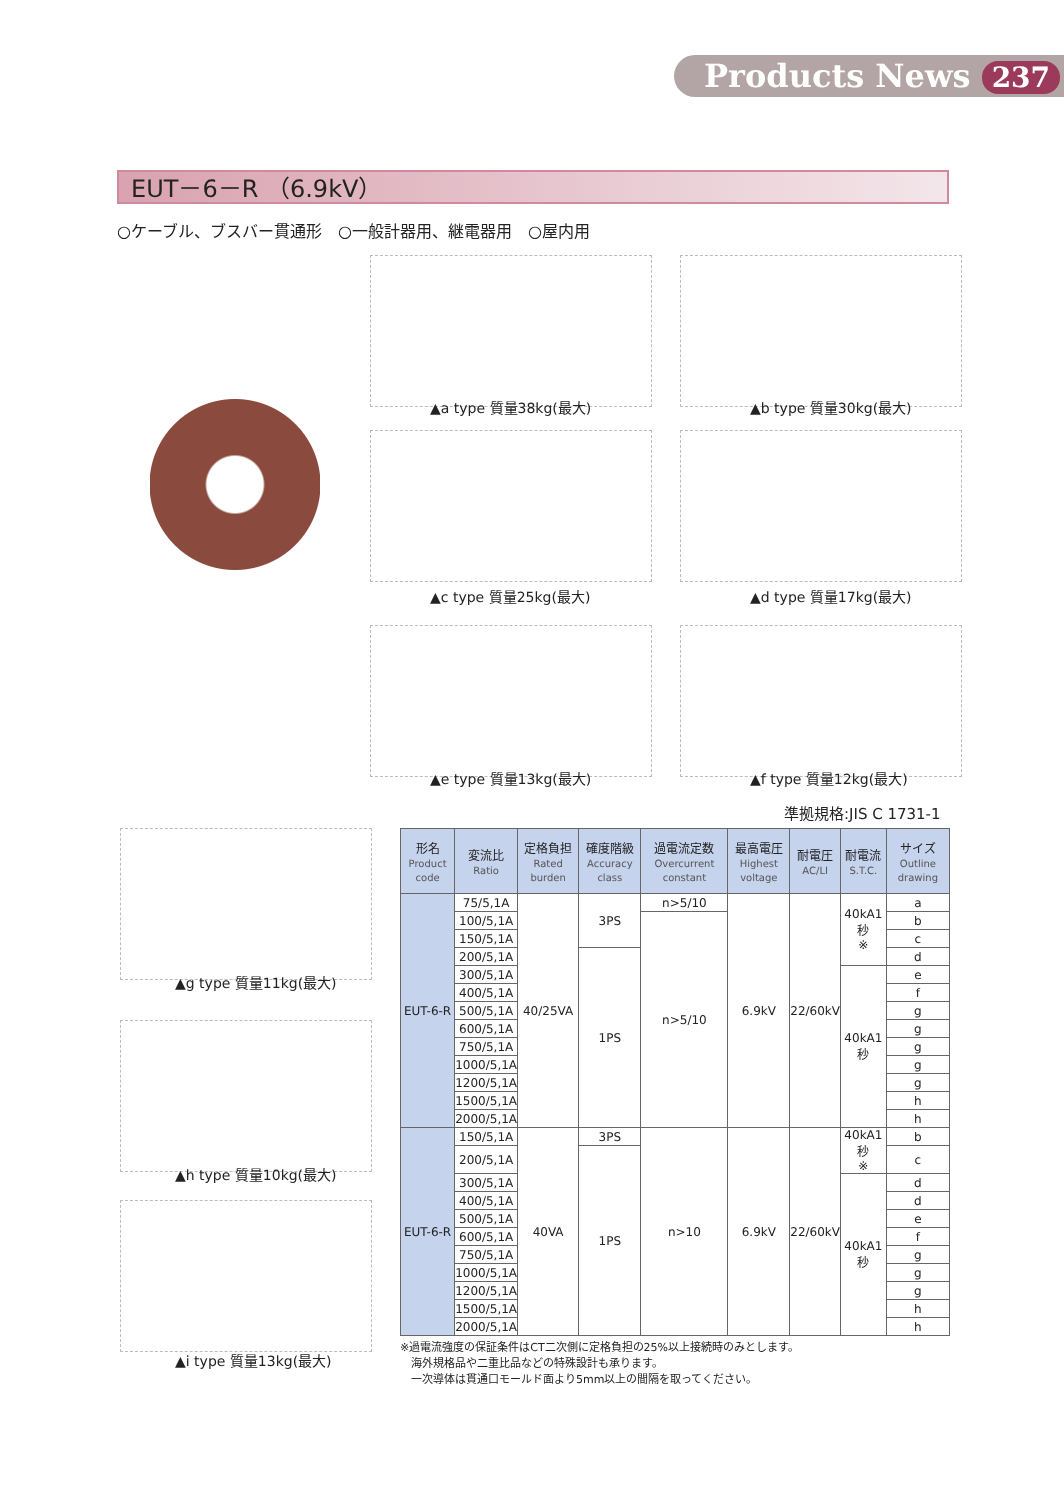Products News 237
EUT－6－R （6.9kV）
○ケーブル、ブスバー貫通形　○一般計器用、継電器用　○屋内用
▲a type 質量38kg(最大) ▲b type 質量30kg(最大)
▲c type 質量25kg(最大) ▲d type 質量17kg(最大)
▲e type 質量13kg(最大) ▲f type 質量12kg(最大)
▲g type 質量11kg(最大)
▲h type 質量10kg(最大)
▲i type 質量13kg(最大)
準拠規格:JIS C 1731-1
| 形名 Product code | 変流比 Ratio | 定格負担 Rated burden | 確度階級 Accuracy class | 過電流定数 Overcurrent constant | 最高電圧 Highest voltage | 耐電圧 AC/LI | 耐電流 S.T.C. | サイズ Outline drawing |
| --- | --- | --- | --- | --- | --- | --- | --- | --- |
| EUT-6-R | 75/5,1A | 40/25VA | 3PS | n>5/10 | 6.9kV | 22/60kV | 40kA1秒 ※ | a |
| | 100/5,1A | | | n>5/10 | | | | b |
| | 150/5,1A | | | | | | | c |
| | 200/5,1A | | 1PS | | | | | d |
| | 300/5,1A | | | | | | 40kA1秒 | e |
| | 400/5,1A | | | | | | | f |
| | 500/5,1A | | | | | | | g |
| | 600/5,1A | | | | | | | g |
| | 750/5,1A | | | | | | | g |
| | 1000/5,1A | | | | | | | g |
| | 1200/5,1A | | | | | | | g |
| | 1500/5,1A | | | | | | | h |
| | 2000/5,1A | | | | | | | h |
| EUT-6-R | 150/5,1A | 40VA | 3PS | n>10 | 6.9kV | 22/60kV | 40kA1秒 ※ | b |
| | 200/5,1A | | 1PS | | | | | c |
| | 300/5,1A | | | | | | 40kA1秒 | d |
| | 400/5,1A | | | | | | | d |
| | 500/5,1A | | | | | | | e |
| | 600/5,1A | | | | | | | f |
| | 750/5,1A | | | | | | | g |
| | 1000/5,1A | | | | | | | g |
| | 1200/5,1A | | | | | | | g |
| | 1500/5,1A | | | | | | | h |
| | 2000/5,1A | | | | | | | h |
※過電流強度の保証条件はCT二次側に定格負担の25%以上接続時のみとします。
　海外規格品や二重比品などの特殊設計も承ります。
　一次導体は貫通口モールド面より5mm以上の間隔を取ってください。